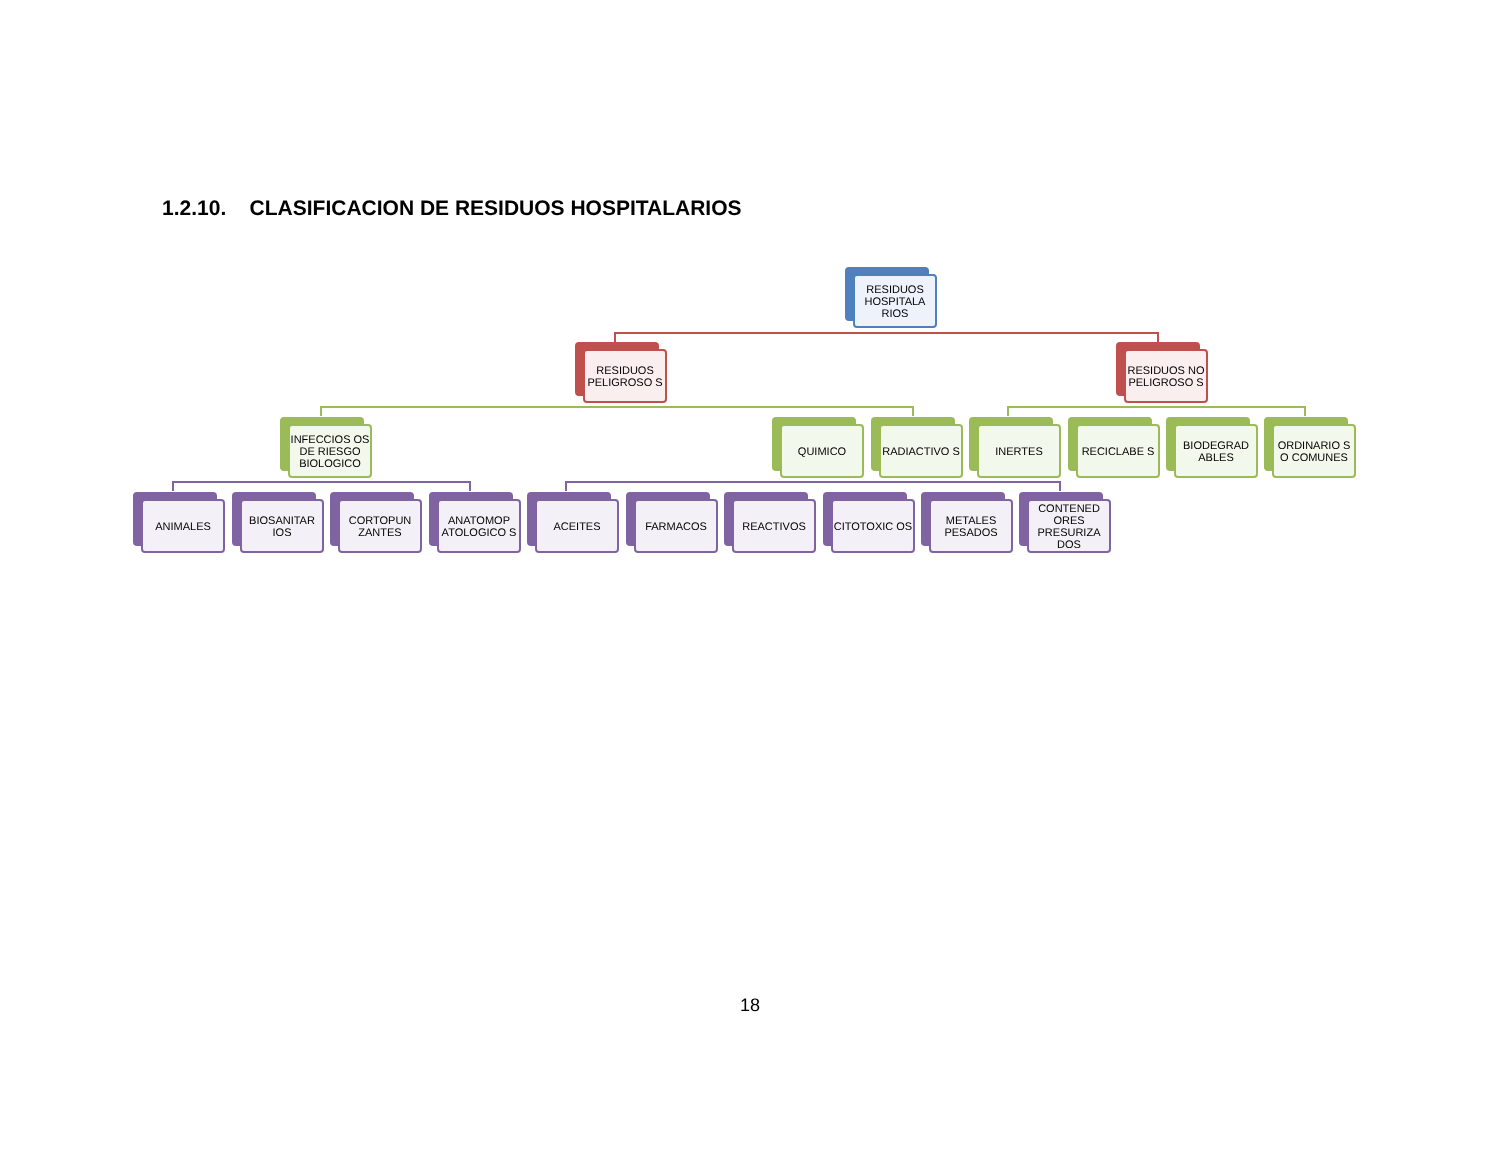1.2.10. CLASIFICACION DE RESIDUOS HOSPITALARIOS
RESIDUOS HOSPITALA RIOS
RESIDUOS PELIGROSO S
RESIDUOS NO PELIGROSO S
INFECCIOS OS DE RIESGO BIOLOGICO
QUIMICO RADIACTIVO S INERTES RECICLABE S
BIODEGRAD ABLES
ORDINARIO S O COMUNES
ANIMALES
BIOSANITAR IOS
CORTOPUN ZANTES
ANATOMOP ATOLOGICO S
ACEITES FARMACOS REACTIVOS CITOTOXIC OS
METALES PESADOS
CONTENED ORES PRESURIZA DOS
18